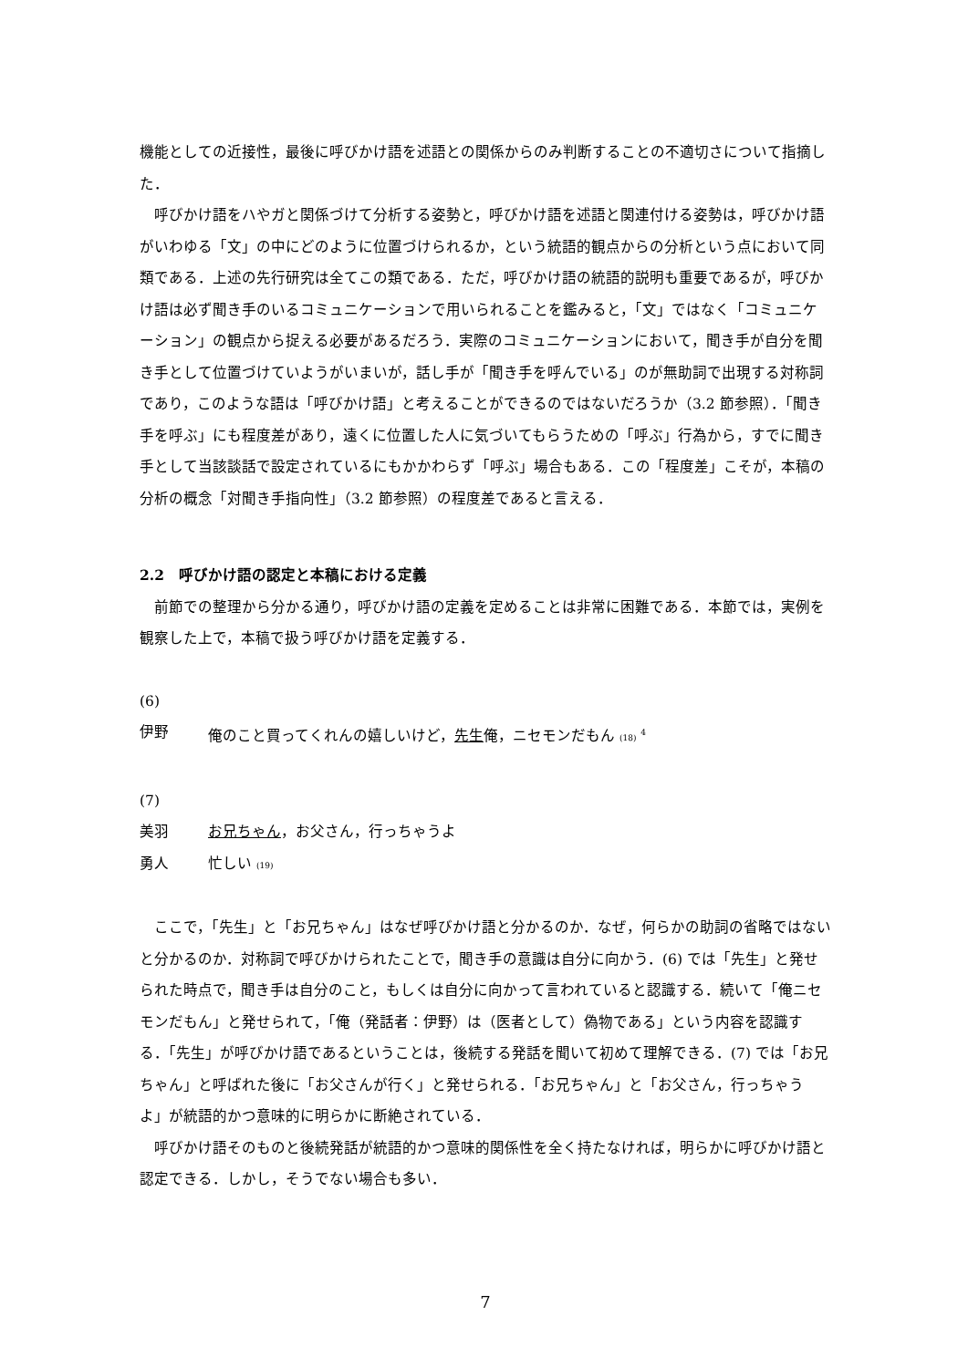機能としての近接性，最後に呼びかけ語を述語との関係からのみ判断することの不適切さについて指摘した．
呼びかけ語をハやガと関係づけて分析する姿勢と，呼びかけ語を述語と関連付ける姿勢は，呼びかけ語がいわゆる「文」の中にどのように位置づけられるか，という統語的観点からの分析という点において同類である．上述の先行研究は全てこの類である．ただ，呼びかけ語の統語的説明も重要であるが，呼びかけ語は必ず聞き手のいるコミュニケーションで用いられることを鑑みると，「文」ではなく「コミュニケーション」の観点から捉える必要があるだろう．実際のコミュニケーションにおいて，聞き手が自分を聞き手として位置づけていようがいまいが，話し手が「聞き手を呼んでいる」のが無助詞で出現する対称詞であり，このような語は「呼びかけ語」と考えることができるのではないだろうか（3.2 節参照）．「聞き手を呼ぶ」にも程度差があり，遠くに位置した人に気づいてもらうための「呼ぶ」行為から，すでに聞き手として当該談話で設定されているにもかかわらず「呼ぶ」場合もある．この「程度差」こそが，本稿の分析の概念「対聞き手指向性」（3.2 節参照）の程度差であると言える．
2.2　呼びかけ語の認定と本稿における定義
前節での整理から分かる通り，呼びかけ語の定義を定めることは非常に困難である．本節では，実例を観察した上で，本稿で扱う呼びかけ語を定義する．
(6)
伊野 俺のこと買ってくれんの嬉しいけど，先生俺，ニセモンだもん (18) <sup>4</sup>
(7)
美羽 お兄ちゃん，お父さん，行っちゃうよ
勇人 忙しい (19)
ここで，「先生」と「お兄ちゃん」はなぜ呼びかけ語と分かるのか．なぜ，何らかの助詞の省略ではないと分かるのか．対称詞で呼びかけられたことで，聞き手の意識は自分に向かう．(6) では「先生」と発せられた時点で，聞き手は自分のこと，もしくは自分に向かって言われていると認識する．続いて「俺ニセモンだもん」と発せられて，「俺（発話者：伊野）は（医者として）偽物である」という内容を認識する．「先生」が呼びかけ語であるということは，後続する発話を聞いて初めて理解できる．(7) では「お兄ちゃん」と呼ばれた後に「お父さんが行く」と発せられる．「お兄ちゃん」と「お父さん，行っちゃうよ」が統語的かつ意味的に明らかに断絶されている．
呼びかけ語そのものと後続発話が統語的かつ意味的関係性を全く持たなければ，明らかに呼びかけ語と認定できる．しかし，そうでない場合も多い．
7